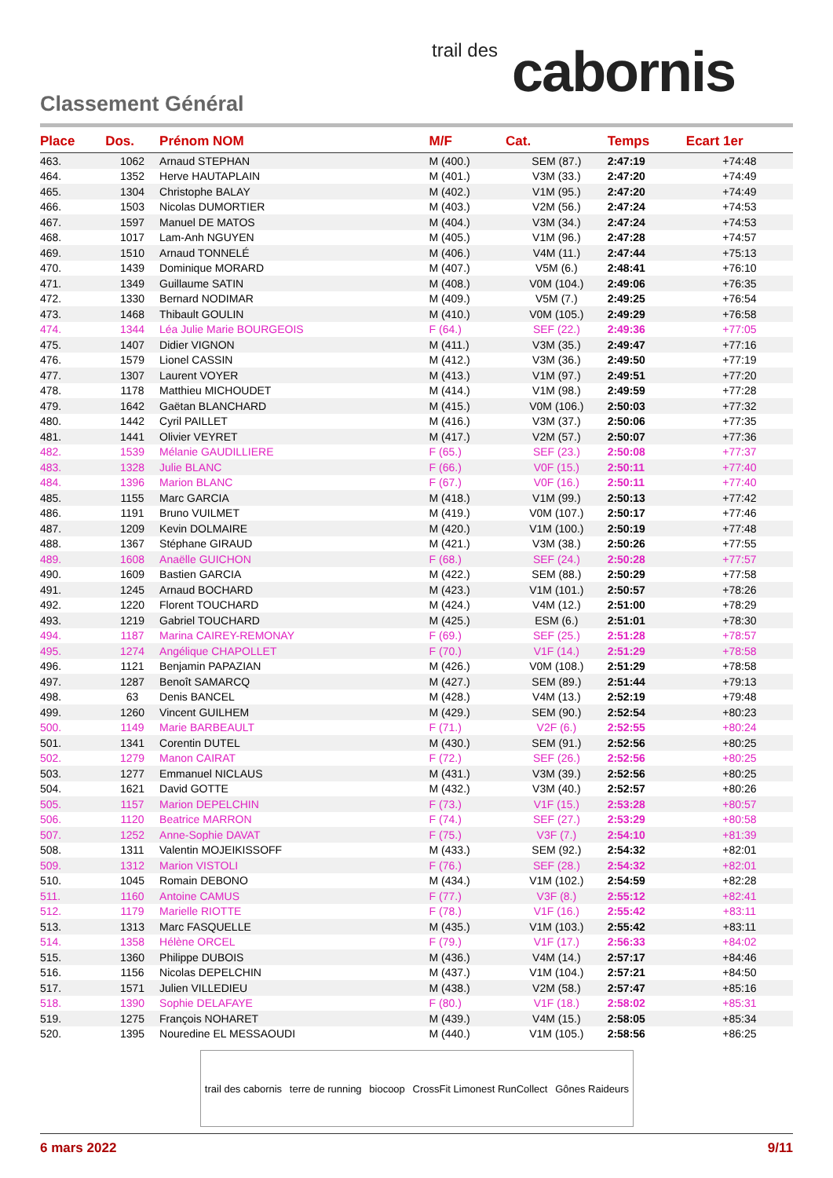trail des cabornis
Classement Général
| Place | Dos. | Prénom NOM | M/F | Cat. | Temps | Ecart 1er |
| --- | --- | --- | --- | --- | --- | --- |
| 463. | 1062 | Arnaud STEPHAN | M (400.) | SEM (87.) | 2:47:19 | +74:48 |
| 464. | 1352 | Herve HAUTAPLAIN | M (401.) | V3M (33.) | 2:47:20 | +74:49 |
| 465. | 1304 | Christophe BALAY | M (402.) | V1M (95.) | 2:47:20 | +74:49 |
| 466. | 1503 | Nicolas DUMORTIER | M (403.) | V2M (56.) | 2:47:24 | +74:53 |
| 467. | 1597 | Manuel DE MATOS | M (404.) | V3M (34.) | 2:47:24 | +74:53 |
| 468. | 1017 | Lam-Anh NGUYEN | M (405.) | V1M (96.) | 2:47:28 | +74:57 |
| 469. | 1510 | Arnaud TONNELÉ | M (406.) | V4M (11.) | 2:47:44 | +75:13 |
| 470. | 1439 | Dominique MORARD | M (407.) | V5M (6.) | 2:48:41 | +76:10 |
| 471. | 1349 | Guillaume SATIN | M (408.) | V0M (104.) | 2:49:06 | +76:35 |
| 472. | 1330 | Bernard NODIMAR | M (409.) | V5M (7.) | 2:49:25 | +76:54 |
| 473. | 1468 | Thibault GOULIN | M (410.) | V0M (105.) | 2:49:29 | +76:58 |
| 474. | 1344 | Léa Julie Marie BOURGEOIS | F (64.) | SEF (22.) | 2:49:36 | +77:05 |
| 475. | 1407 | Didier VIGNON | M (411.) | V3M (35.) | 2:49:47 | +77:16 |
| 476. | 1579 | Lionel CASSIN | M (412.) | V3M (36.) | 2:49:50 | +77:19 |
| 477. | 1307 | Laurent VOYER | M (413.) | V1M (97.) | 2:49:51 | +77:20 |
| 478. | 1178 | Matthieu MICHOUDET | M (414.) | V1M (98.) | 2:49:59 | +77:28 |
| 479. | 1642 | Gaëtan BLANCHARD | M (415.) | V0M (106.) | 2:50:03 | +77:32 |
| 480. | 1442 | Cyril PAILLET | M (416.) | V3M (37.) | 2:50:06 | +77:35 |
| 481. | 1441 | Olivier VEYRET | M (417.) | V2M (57.) | 2:50:07 | +77:36 |
| 482. | 1539 | Mélanie GAUDILLIERE | F (65.) | SEF (23.) | 2:50:08 | +77:37 |
| 483. | 1328 | Julie BLANC | F (66.) | V0F (15.) | 2:50:11 | +77:40 |
| 484. | 1396 | Marion BLANC | F (67.) | V0F (16.) | 2:50:11 | +77:40 |
| 485. | 1155 | Marc GARCIA | M (418.) | V1M (99.) | 2:50:13 | +77:42 |
| 486. | 1191 | Bruno VUILMET | M (419.) | V0M (107.) | 2:50:17 | +77:46 |
| 487. | 1209 | Kevin DOLMAIRE | M (420.) | V1M (100.) | 2:50:19 | +77:48 |
| 488. | 1367 | Stéphane GIRAUD | M (421.) | V3M (38.) | 2:50:26 | +77:55 |
| 489. | 1608 | Anaëlle GUICHON | F (68.) | SEF (24.) | 2:50:28 | +77:57 |
| 490. | 1609 | Bastien GARCIA | M (422.) | SEM (88.) | 2:50:29 | +77:58 |
| 491. | 1245 | Arnaud BOCHARD | M (423.) | V1M (101.) | 2:50:57 | +78:26 |
| 492. | 1220 | Florent TOUCHARD | M (424.) | V4M (12.) | 2:51:00 | +78:29 |
| 493. | 1219 | Gabriel TOUCHARD | M (425.) | ESM (6.) | 2:51:01 | +78:30 |
| 494. | 1187 | Marina CAIREY-REMONAY | F (69.) | SEF (25.) | 2:51:28 | +78:57 |
| 495. | 1274 | Angélique CHAPOLLET | F (70.) | V1F (14.) | 2:51:29 | +78:58 |
| 496. | 1121 | Benjamin PAPAZIAN | M (426.) | V0M (108.) | 2:51:29 | +78:58 |
| 497. | 1287 | Benoît SAMARCQ | M (427.) | SEM (89.) | 2:51:44 | +79:13 |
| 498. | 63 | Denis BANCEL | M (428.) | V4M (13.) | 2:52:19 | +79:48 |
| 499. | 1260 | Vincent GUILHEM | M (429.) | SEM (90.) | 2:52:54 | +80:23 |
| 500. | 1149 | Marie BARBEAULT | F (71.) | V2F (6.) | 2:52:55 | +80:24 |
| 501. | 1341 | Corentin DUTEL | M (430.) | SEM (91.) | 2:52:56 | +80:25 |
| 502. | 1279 | Manon CAIRAT | F (72.) | SEF (26.) | 2:52:56 | +80:25 |
| 503. | 1277 | Emmanuel NICLAUS | M (431.) | V3M (39.) | 2:52:56 | +80:25 |
| 504. | 1621 | David GOTTE | M (432.) | V3M (40.) | 2:52:57 | +80:26 |
| 505. | 1157 | Marion DEPELCHIN | F (73.) | V1F (15.) | 2:53:28 | +80:57 |
| 506. | 1120 | Beatrice MARRON | F (74.) | SEF (27.) | 2:53:29 | +80:58 |
| 507. | 1252 | Anne-Sophie DAVAT | F (75.) | V3F (7.) | 2:54:10 | +81:39 |
| 508. | 1311 | Valentin MOJEIKISSOFF | M (433.) | SEM (92.) | 2:54:32 | +82:01 |
| 509. | 1312 | Marion VISTOLI | F (76.) | SEF (28.) | 2:54:32 | +82:01 |
| 510. | 1045 | Romain DEBONO | M (434.) | V1M (102.) | 2:54:59 | +82:28 |
| 511. | 1160 | Antoine CAMUS | F (77.) | V3F (8.) | 2:55:12 | +82:41 |
| 512. | 1179 | Marielle RIOTTE | F (78.) | V1F (16.) | 2:55:42 | +83:11 |
| 513. | 1313 | Marc FASQUELLE | M (435.) | V1M (103.) | 2:55:42 | +83:11 |
| 514. | 1358 | Hélène ORCEL | F (79.) | V1F (17.) | 2:56:33 | +84:02 |
| 515. | 1360 | Philippe DUBOIS | M (436.) | V4M (14.) | 2:57:17 | +84:46 |
| 516. | 1156 | Nicolas DEPELCHIN | M (437.) | V1M (104.) | 2:57:21 | +84:50 |
| 517. | 1571 | Julien VILLEDIEU | M (438.) | V2M (58.) | 2:57:47 | +85:16 |
| 518. | 1390 | Sophie DELAFAYE | F (80.) | V1F (18.) | 2:58:02 | +85:31 |
| 519. | 1275 | François NOHARET | M (439.) | V4M (15.) | 2:58:05 | +85:34 |
| 520. | 1395 | Nouredine EL MESSAOUDI | M (440.) | V1M (105.) | 2:58:56 | +86:25 |
trail des cabornis terre de running biocoop CrossFit Limonest RunCollect Gônes Raideurs
6 mars 2022 9/11